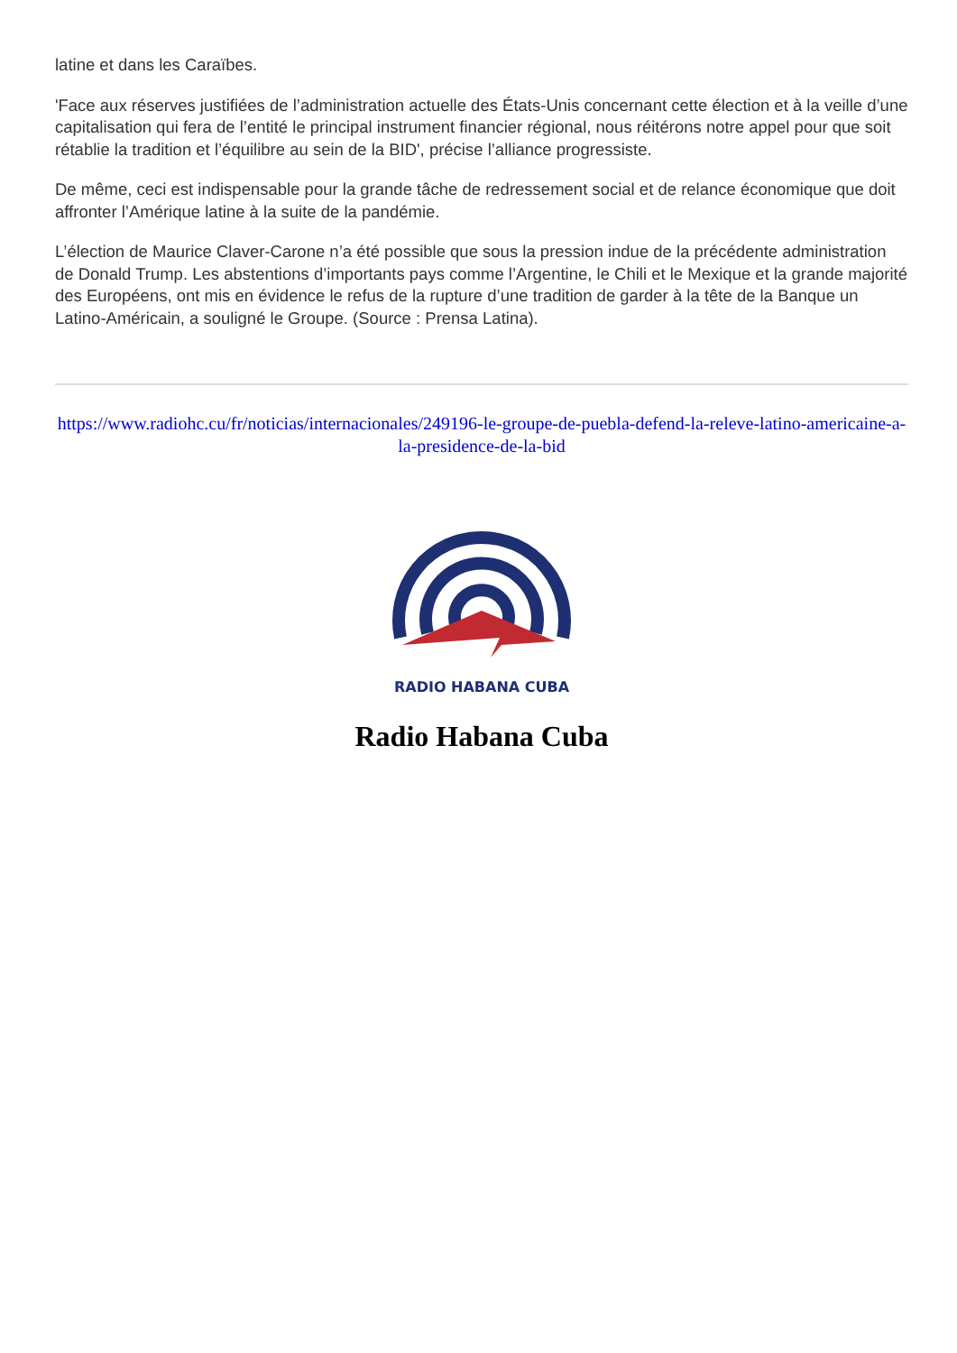latine et dans les Caraïbes.
'Face aux réserves justifiées de l’administration actuelle des États-Unis concernant cette élection et à la veille d’une capitalisation qui fera de l’entité le principal instrument financier régional, nous réitérons notre appel pour que soit rétablie la tradition et l’équilibre au sein de la BID', précise l’alliance progressiste.
De même, ceci est indispensable pour la grande tâche de redressement social et de relance économique que doit affronter l’Amérique latine à la suite de la pandémie.
L’élection de Maurice Claver-Carone n’a été possible que sous la pression indue de la précédente administration de Donald Trump. Les abstentions d’importants pays comme l’Argentine, le Chili et le Mexique et la grande majorité des Européens, ont mis en évidence le refus de la rupture d’une tradition de garder à la tête de la Banque un Latino-Américain, a souligné le Groupe. (Source : Prensa Latina).
https://www.radiohc.cu/fr/noticias/internacionales/249196-le-groupe-de-puebla-defend-la-releve-latino-americaine-a-la-presidence-de-la-bid
RADIO HABANA CUBA
Radio Habana Cuba